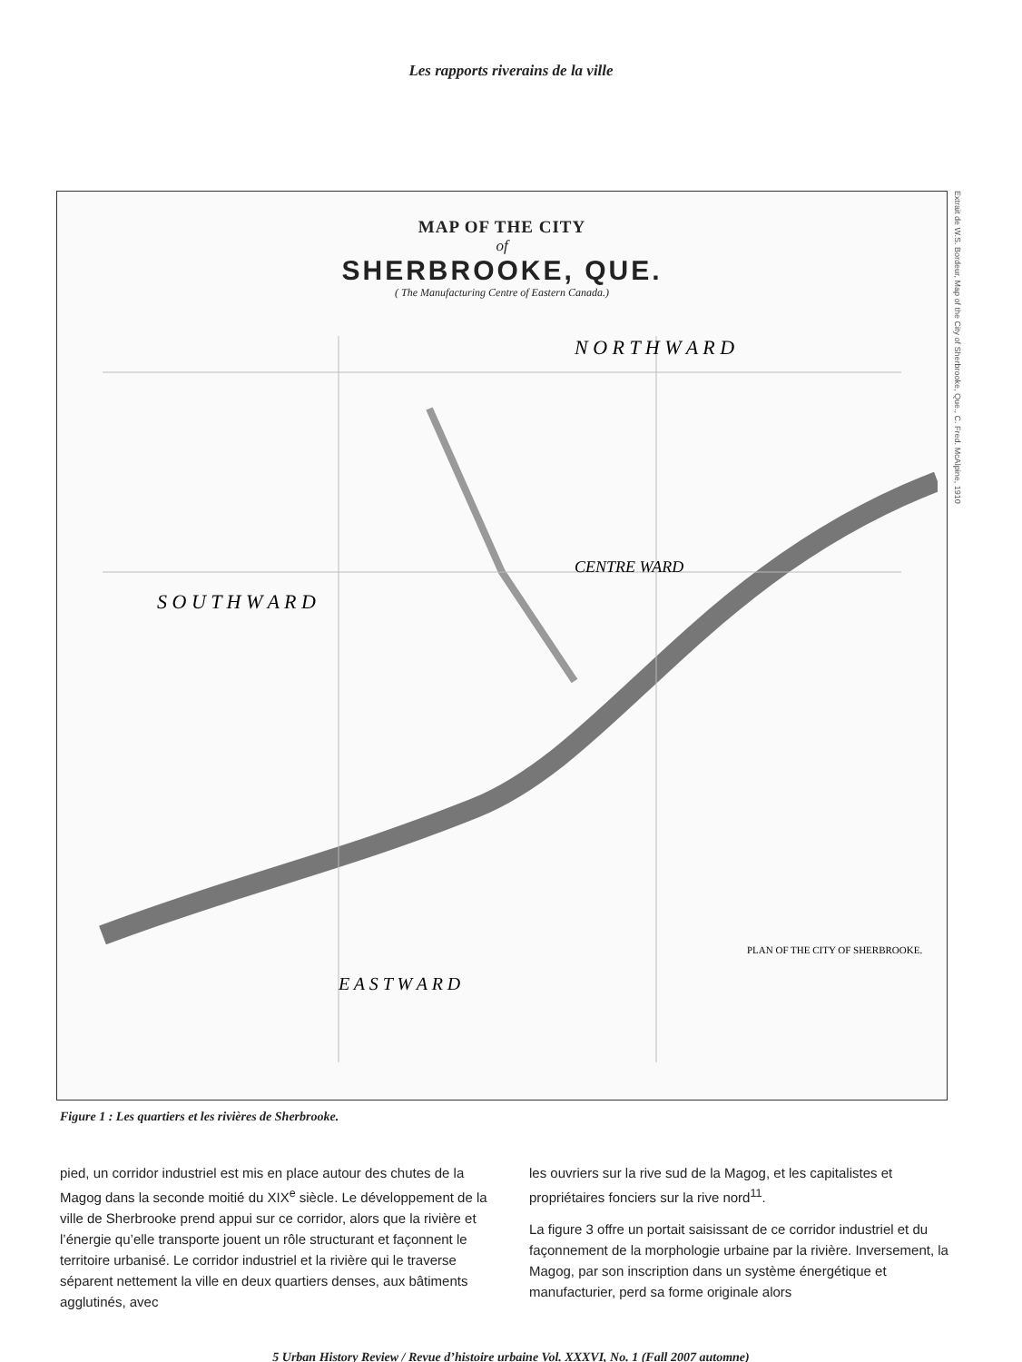Les rapports riverains de la ville
MAP OF THE CITY
of
SHERBROOKE, QUE.
( The Manufacturing Centre of Eastern Canada.)
N O R T H W A R D
S O U T H W A R D
CENTRE WARD
E A S T W A R D
PLAN OF THE CITY OF SHERBROOKE.
Extrait de W.S. Bordeur, Map of the City of Sherbrooke, Que., C. Fred. McAlpine, 1910
Figure 1 : Les quartiers et les rivières de Sherbrooke.
pied, un corridor industriel est mis en place autour des chutes de la Magog dans la seconde moitié du XIX<sup>e</sup> siècle. Le développement de la ville de Sherbrooke prend appui sur ce corridor, alors que la rivière et l’énergie qu’elle transporte jouent un rôle structurant et façonnent le territoire urbanisé. Le corridor industriel et la rivière qui le traverse séparent nettement la ville en deux quartiers denses, aux bâtiments agglutinés, avec
les ouvriers sur la rive sud de la Magog, et les capitalistes et propriétaires fonciers sur la rive nord<sup>11</sup>.
La figure 3 offre un portait saisissant de ce corridor industriel et du façonnement de la morphologie urbaine par la rivière. Inversement, la Magog, par son inscription dans un système énergétique et manufacturier, perd sa forme originale alors
5 Urban History Review / Revue d’histoire urbaine Vol. XXXVI, No. 1 (Fall 2007 automne)